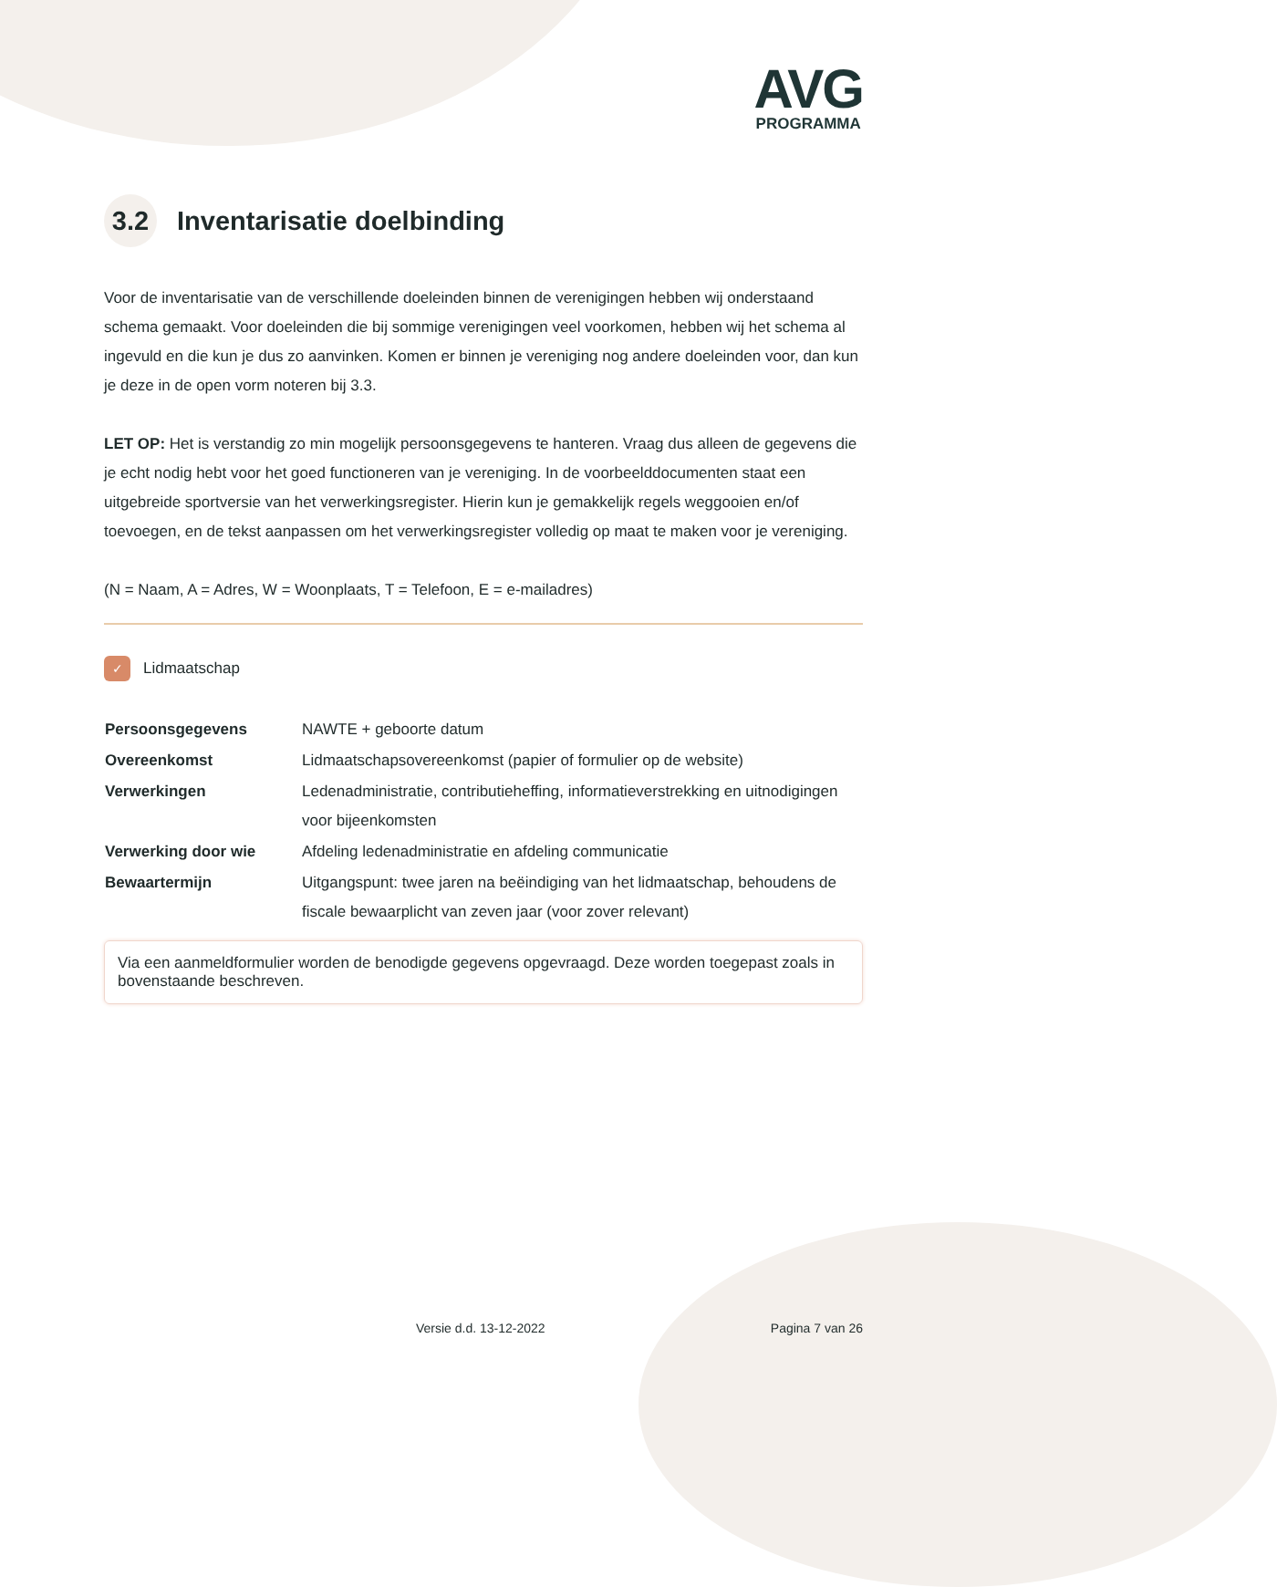AVG
PROGRAMMA
3.2 Inventarisatie doelbinding
Voor de inventarisatie van de verschillende doeleinden binnen de verenigingen hebben wij onderstaand schema gemaakt. Voor doeleinden die bij sommige verenigingen veel voorkomen, hebben wij het schema al ingevuld en die kun je dus zo aanvinken. Komen er binnen je vereniging nog andere doeleinden voor, dan kun je deze in de open vorm noteren bij 3.3.
LET OP: Het is verstandig zo min mogelijk persoonsgegevens te hanteren. Vraag dus alleen de gegevens die je echt nodig hebt voor het goed functioneren van je vereniging. In de voorbeelddocumenten staat een uitgebreide sportversie van het verwerkingsregister. Hierin kun je gemakkelijk regels weggooien en/of toevoegen, en de tekst aanpassen om het verwerkingsregister volledig op maat te maken voor je vereniging.
(N = Naam, A = Adres, W = Woonplaats, T = Telefoon, E = e-mailadres)
✓ Lidmaatschap
| Persoonsgegevens | NAWTE + geboorte datum |
| Overeenkomst | Lidmaatschapsovereenkomst (papier of formulier op de website) |
| Verwerkingen | Ledenadministratie, contributieheffing, informatieverstrekking en uitnodigingen voor bijeenkomsten |
| Verwerking door wie | Afdeling ledenadministratie en afdeling communicatie |
| Bewaartermijn | Uitgangspunt: twee jaren na beëindiging van het lidmaatschap, behoudens de fiscale bewaarplicht van zeven jaar (voor zover relevant) |
Via een aanmeldformulier worden de benodigde gegevens opgevraagd. Deze worden toegepast zoals in bovenstaande beschreven.
Versie d.d. 13-12-2022 Pagina 7 van 26